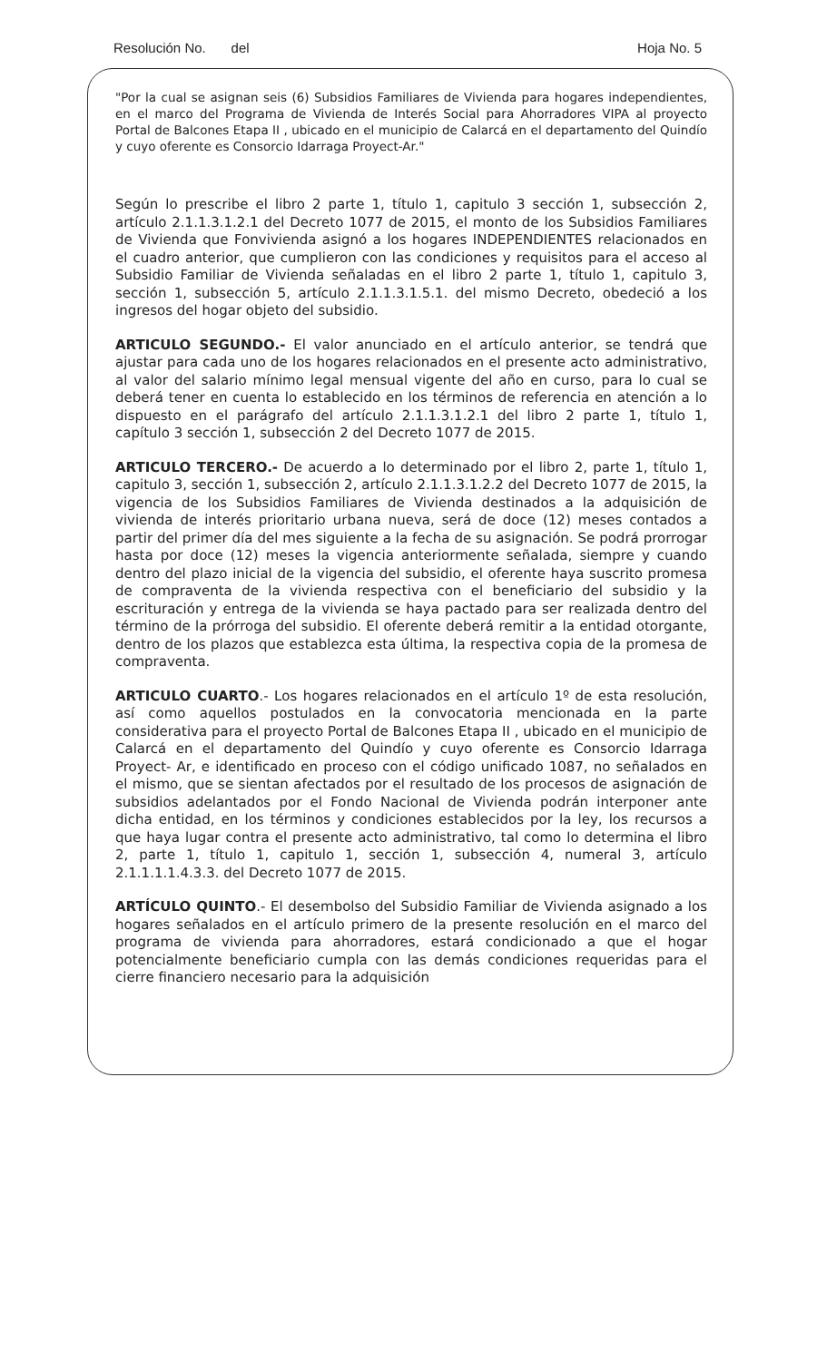Resolución No. del Hoja No. 5
"Por la cual se asignan seis (6) Subsidios Familiares de Vivienda para hogares independientes, en el marco del Programa de Vivienda de Interés Social para Ahorradores VIPA al proyecto Portal de Balcones Etapa II , ubicado en el municipio de Calarcá en el departamento del Quindío y cuyo oferente es Consorcio Idarraga Proyect-Ar."
Según lo prescribe el libro 2 parte 1, título 1, capitulo 3 sección 1, subsección 2, artículo 2.1.1.3.1.2.1 del Decreto 1077 de 2015, el monto de los Subsidios Familiares de Vivienda que Fonvivienda asignó a los hogares INDEPENDIENTES relacionados en el cuadro anterior, que cumplieron con las condiciones y requisitos para el acceso al Subsidio Familiar de Vivienda señaladas en el libro 2 parte 1, título 1, capitulo 3, sección 1, subsección 5, artículo 2.1.1.3.1.5.1. del mismo Decreto, obedeció a los ingresos del hogar objeto del subsidio.
ARTICULO SEGUNDO.- El valor anunciado en el artículo anterior, se tendrá que ajustar para cada uno de los hogares relacionados en el presente acto administrativo, al valor del salario mínimo legal mensual vigente del año en curso, para lo cual se deberá tener en cuenta lo establecido en los términos de referencia en atención a lo dispuesto en el parágrafo del artículo 2.1.1.3.1.2.1 del libro 2 parte 1, título 1, capítulo 3 sección 1, subsección 2 del Decreto 1077 de 2015.
ARTICULO TERCERO.- De acuerdo a lo determinado por el libro 2, parte 1, título 1, capitulo 3, sección 1, subsección 2, artículo 2.1.1.3.1.2.2 del Decreto 1077 de 2015, la vigencia de los Subsidios Familiares de Vivienda destinados a la adquisición de vivienda de interés prioritario urbana nueva, será de doce (12) meses contados a partir del primer día del mes siguiente a la fecha de su asignación. Se podrá prorrogar hasta por doce (12) meses la vigencia anteriormente señalada, siempre y cuando dentro del plazo inicial de la vigencia del subsidio, el oferente haya suscrito promesa de compraventa de la vivienda respectiva con el beneficiario del subsidio y la escrituración y entrega de la vivienda se haya pactado para ser realizada dentro del término de la prórroga del subsidio. El oferente deberá remitir a la entidad otorgante, dentro de los plazos que establezca esta última, la respectiva copia de la promesa de compraventa.
ARTICULO CUARTO.- Los hogares relacionados en el artículo 1º de esta resolución, así como aquellos postulados en la convocatoria mencionada en la parte considerativa para el proyecto Portal de Balcones Etapa II , ubicado en el municipio de Calarcá en el departamento del Quindío y cuyo oferente es Consorcio Idarraga Proyect- Ar, e identificado en proceso con el código unificado 1087, no señalados en el mismo, que se sientan afectados por el resultado de los procesos de asignación de subsidios adelantados por el Fondo Nacional de Vivienda podrán interponer ante dicha entidad, en los términos y condiciones establecidos por la ley, los recursos a que haya lugar contra el presente acto administrativo, tal como lo determina el libro 2, parte 1, título 1, capitulo 1, sección 1, subsección 4, numeral 3, artículo 2.1.1.1.1.4.3.3. del Decreto 1077 de 2015.
ARTÍCULO QUINTO.- El desembolso del Subsidio Familiar de Vivienda asignado a los hogares señalados en el artículo primero de la presente resolución en el marco del programa de vivienda para ahorradores, estará condicionado a que el hogar potencialmente beneficiario cumpla con las demás condiciones requeridas para el cierre financiero necesario para la adquisición